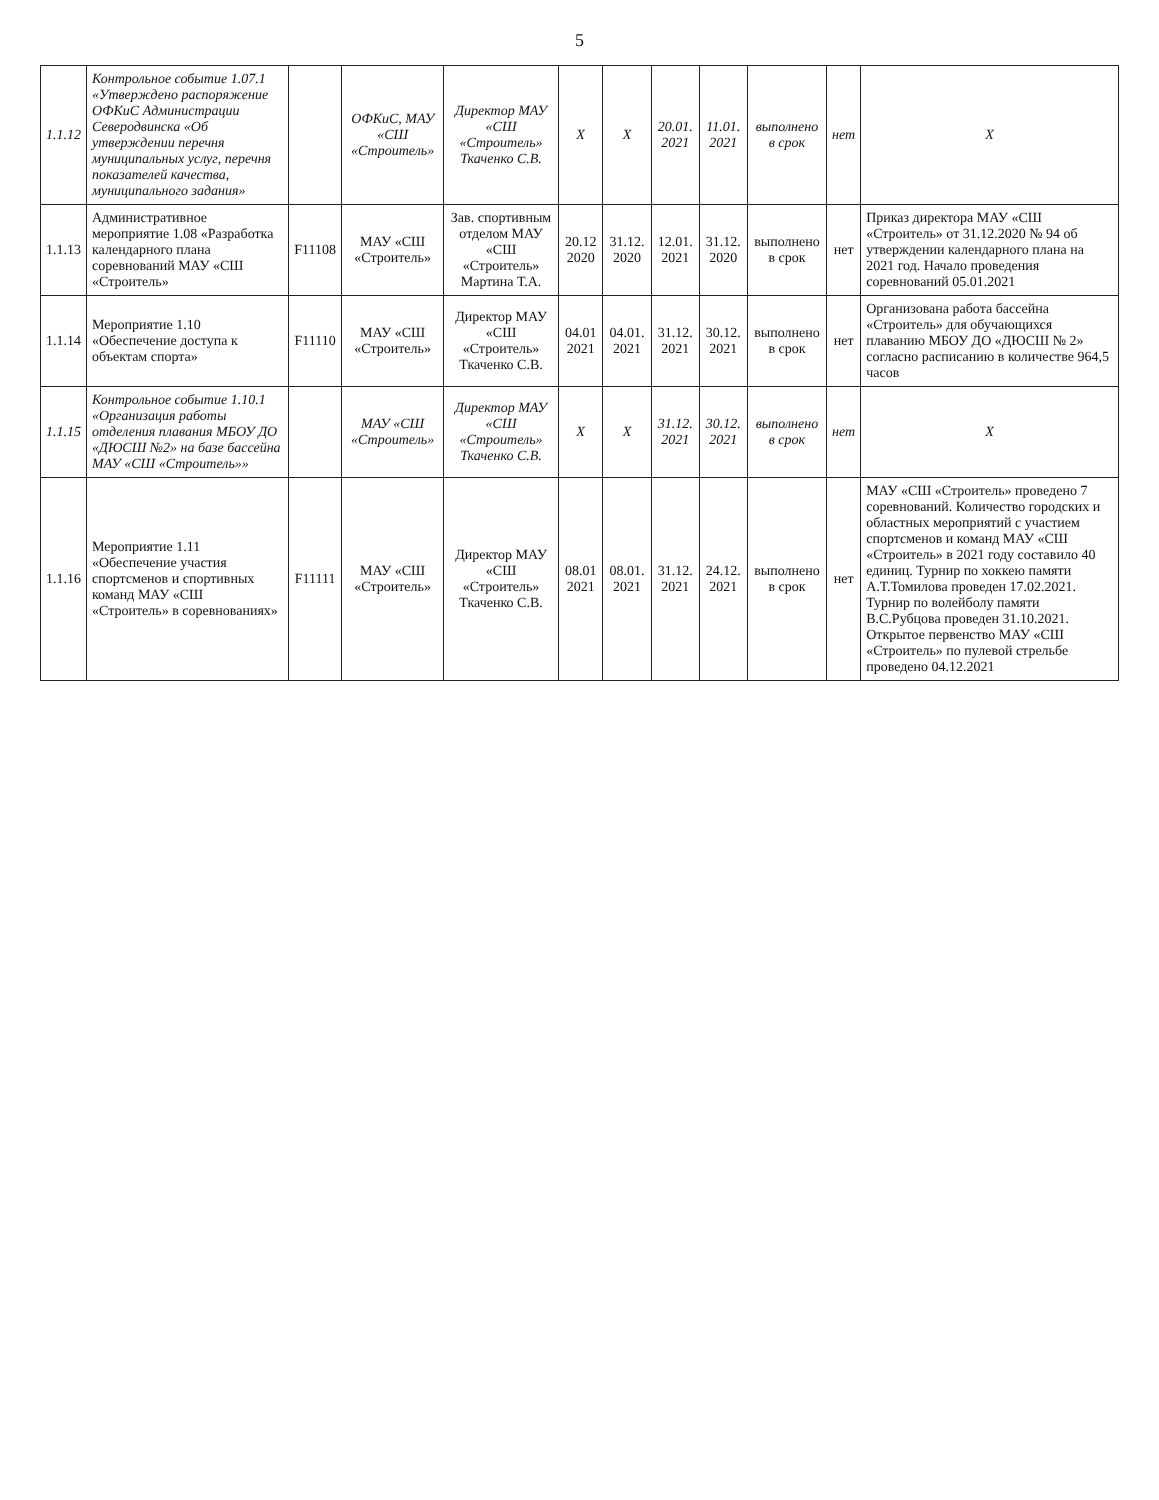5
| 1.1.12 | Контрольное событие 1.07.1 «Утверждено распоряжение ОФКиС Администрации Северодвинска «Об утверждении перечня муниципальных услуг, перечня показателей качества, муниципального задания» | | ОФКиС, МАУ «СШ «Строитель» | Директор МАУ «СШ «Строитель» Ткаченко С.В. | X | X | 20.01. 2021 | 11.01. 2021 | выполнено в срок | нет | X |
| 1.1.13 | Административное мероприятие 1.08 «Разработка календарного плана соревнований МАУ «СШ «Строитель» | F11108 | МАУ «СШ «Строитель» | Зав. спортивным отделом МАУ «СШ «Строитель» Мартина Т.А. | 20.12 2020 | 31.12. 2020 | 12.01. 2021 | 31.12. 2020 | выполнено в срок | нет | Приказ директора МАУ «СШ «Строитель» от 31.12.2020 № 94 об утверждении календарного плана на 2021 год. Начало проведения соревнований 05.01.2021 |
| 1.1.14 | Мероприятие 1.10 «Обеспечение доступа к объектам спорта» | F11110 | МАУ «СШ «Строитель» | Директор МАУ «СШ «Строитель» Ткаченко С.В. | 04.01 2021 | 04.01. 2021 | 31.12. 2021 | 30.12. 2021 | выполнено в срок | нет | Организована работа бассейна «Строитель» для обучающихся плаванию МБОУ ДО «ДЮСШ № 2» согласно расписанию в количестве 964,5 часов |
| 1.1.15 | Контрольное событие 1.10.1 «Организация работы отделения плавания МБОУ ДО «ДЮСШ №2» на базе бассейна МАУ «СШ «Строитель»» | | МАУ «СШ «Строитель» | Директор МАУ «СШ «Строитель» Ткаченко С.В. | X | X | 31.12. 2021 | 30.12. 2021 | выполнено в срок | нет | X |
| 1.1.16 | Мероприятие 1.11 «Обеспечение участия спортсменов и спортивных команд МАУ «СШ «Строитель» в соревнованиях» | F11111 | МАУ «СШ «Строитель» | Директор МАУ «СШ «Строитель» Ткаченко С.В. | 08.01 2021 | 08.01. 2021 | 31.12. 2021 | 24.12. 2021 | выполнено в срок | нет | МАУ «СШ «Строитель» проведено 7 соревнований. Количество городских и областных мероприятий с участием спортсменов и команд МАУ «СШ «Строитель» в 2021 году составило 40 единиц. Турнир по хоккею памяти А.Т.Томилова проведен 17.02.2021. Турнир по волейболу памяти В.С.Рубцова проведен 31.10.2021. Открытое первенство МАУ «СШ «Строитель» по пулевой стрельбе проведено 04.12.2021 |